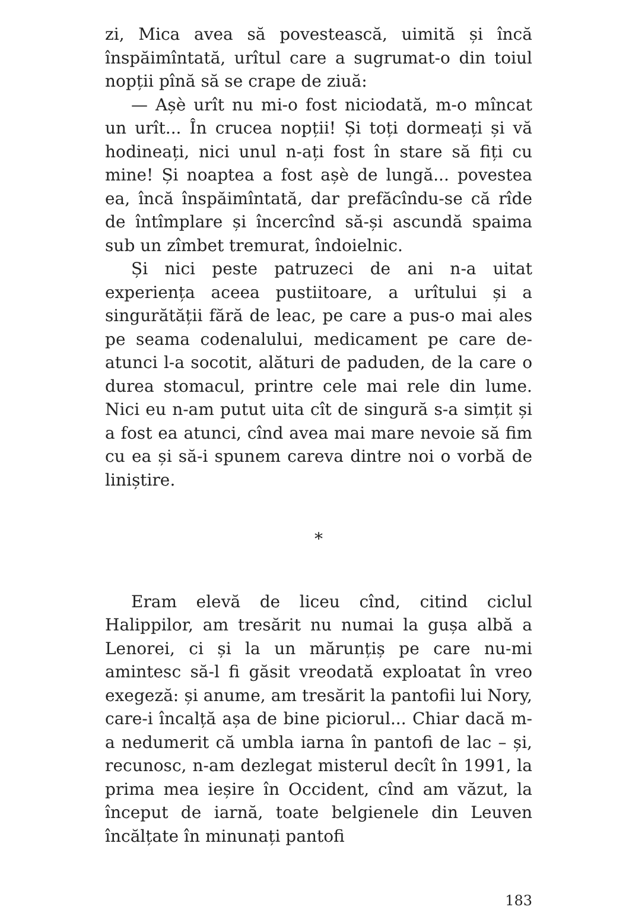zi, Mica avea să povestească, uimită și încă înspăimîntată, urîtul care a sugrumat-o din toiul nopții pînă să se crape de ziuă:
— Așè urît nu mi-o fost niciodată, m-o mîncat un urît... În crucea nopții! Și toți dormeați și vă hodineați, nici unul n-ați fost în stare să fiți cu mine! Și noaptea a fost așè de lungă... povestea ea, încă înspăimîntată, dar prefăcîndu-se că rîde de întîmplare și încercînd să-și ascundă spaima sub un zîmbet tremurat, îndoielnic.
Și nici peste patruzeci de ani n-a uitat experiența aceea pustiitoare, a urîtului și a singurătății fără de leac, pe care a pus-o mai ales pe seama codenalului, medicament pe care de-atunci l-a socotit, alături de paduden, de la care o durea stomacul, printre cele mai rele din lume. Nici eu n-am putut uita cît de singură s-a simțit și a fost ea atunci, cînd avea mai mare nevoie să fim cu ea și să-i spunem careva dintre noi o vorbă de liniștire.
*
Eram elevă de liceu cînd, citind ciclul Halippilor, am tresărit nu numai la gușa albă a Lenorei, ci și la un mărunțiș pe care nu-mi amintesc să-l fi găsit vreodată exploatat în vreo exegeză: și anume, am tresărit la pantofii lui Nory, care-i încalță așa de bine piciorul... Chiar dacă m-a nedumerit că umbla iarna în pantofi de lac – și, recunosc, n-am dezlegat misterul decît în 1991, la prima mea ieșire în Occident, cînd am văzut, la început de iarnă, toate belgienele din Leuven încălțate în minunați pantofi
183